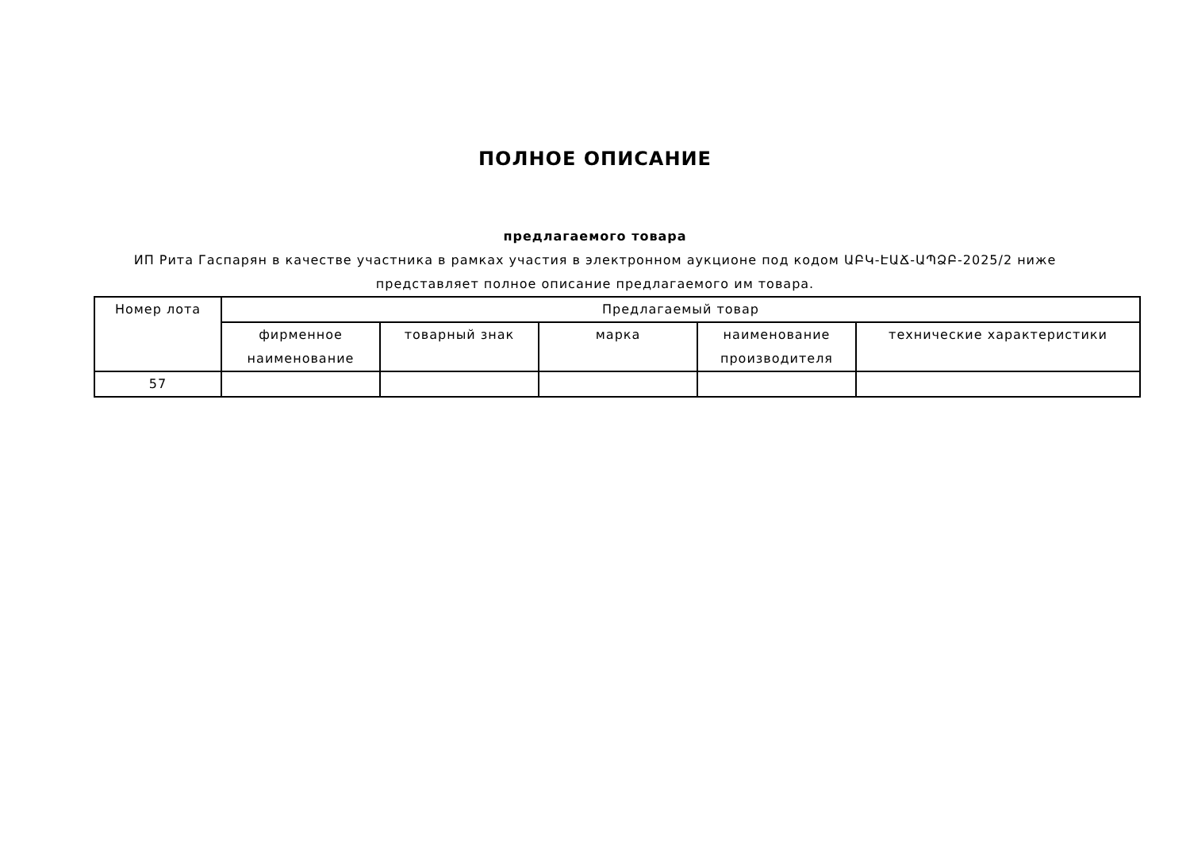ПОЛНОЕ ОПИСАНИЕ
предлагаемого товара
ИП Рита Гаспарян в качестве участника в рамках участия в электронном аукционе под кодом ԱԲԿ-ԷԱՃ-ԱՊՁԲ-2025/2 ниже представляет полное описание предлагаемого им товара.
| Номер лота | Предлагаемый товар | | | | |
| --- | --- | --- | --- | --- | --- |
| | фирменное наименование | товарный знак | марка | наименование производителя | технические характеристики |
| 57 | | | | | |